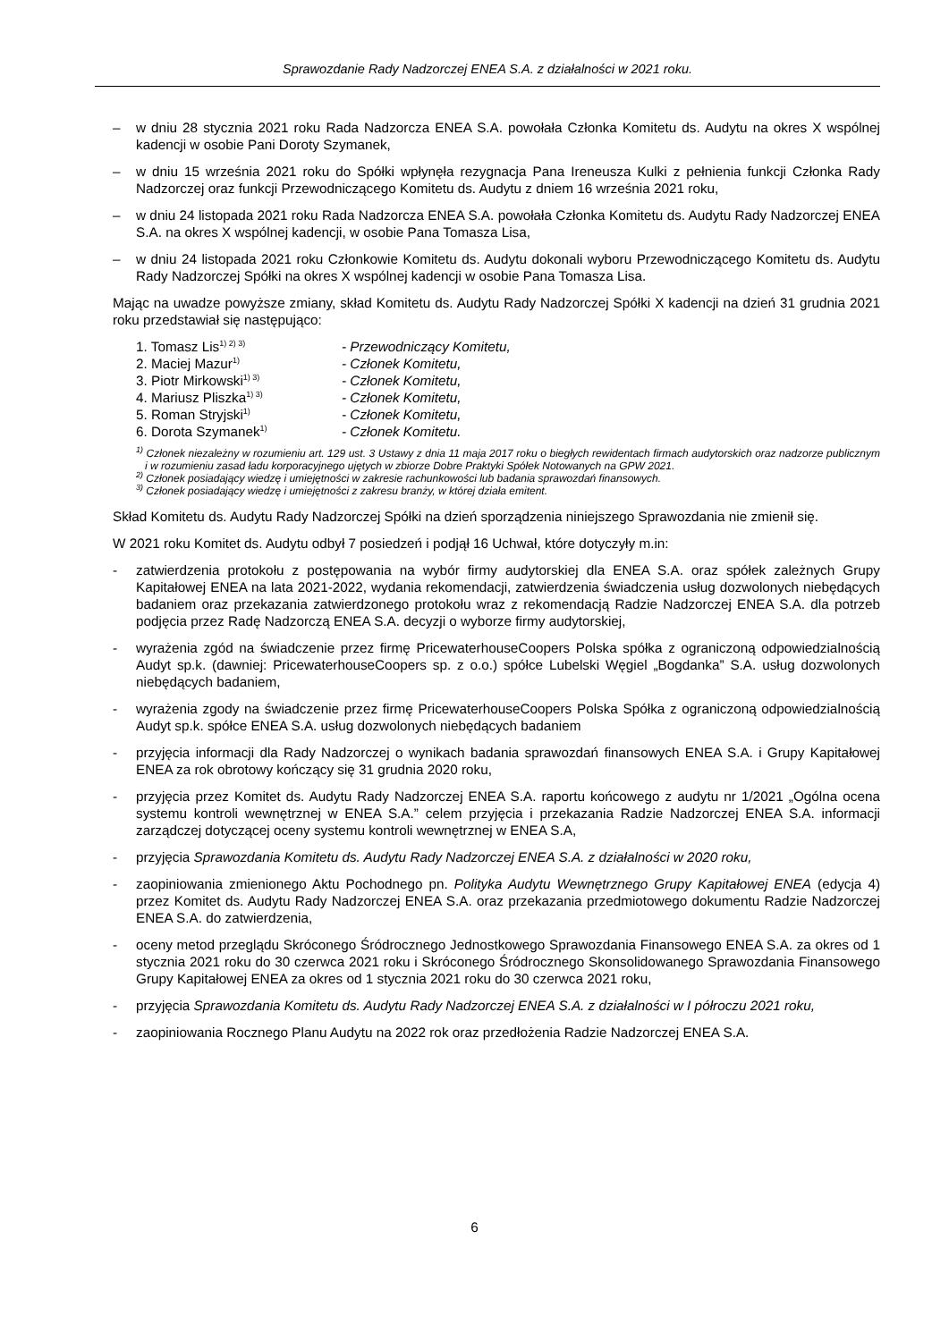Sprawozdanie Rady Nadzorczej ENEA S.A. z działalności w 2021 roku.
– w dniu 28 stycznia 2021 roku Rada Nadzorcza ENEA S.A. powołała Członka Komitetu ds. Audytu na okres X wspólnej kadencji w osobie Pani Doroty Szymanek,
– w dniu 15 września 2021 roku do Spółki wpłynęła rezygnacja Pana Ireneusza Kulki z pełnienia funkcji Członka Rady Nadzorczej oraz funkcji Przewodniczącego Komitetu ds. Audytu z dniem 16 września 2021 roku,
– w dniu 24 listopada 2021 roku Rada Nadzorcza ENEA S.A. powołała Członka Komitetu ds. Audytu Rady Nadzorczej ENEA S.A. na okres X wspólnej kadencji, w osobie Pana Tomasza Lisa,
– w dniu 24 listopada 2021 roku Członkowie Komitetu ds. Audytu dokonali wyboru Przewodniczącego Komitetu ds. Audytu Rady Nadzorczej Spółki na okres X wspólnej kadencji w osobie Pana Tomasza Lisa.
Mając na uwadze powyższe zmiany, skład Komitetu ds. Audytu Rady Nadzorczej Spółki X kadencji na dzień 31 grudnia 2021 roku przedstawiał się następująco:
1. Tomasz Lis<sup>1) 2) 3)</sup> - Przewodniczący Komitetu,
2. Maciej Mazur<sup>1)</sup> - Członek Komitetu,
3. Piotr Mirkowski<sup>1) 3)</sup> - Członek Komitetu,
4. Mariusz Pliszka<sup>1) 3)</sup> - Członek Komitetu,
5. Roman Stryjski<sup>1)</sup> - Członek Komitetu,
6. Dorota Szymanek<sup>1)</sup> - Członek Komitetu.
<sup>1)</sup> Członek niezależny w rozumieniu art. 129 ust. 3 Ustawy z dnia 11 maja 2017 roku o biegłych rewidentach firmach audytorskich oraz nadzorze publicznym i w rozumieniu zasad ładu korporacyjnego ujętych w zbiorze Dobre Praktyki Spółek Notowanych na GPW 2021.
<sup>2)</sup> Członek posiadający wiedzę i umiejętności w zakresie rachunkowości lub badania sprawozdań finansowych.
<sup>3)</sup> Członek posiadający wiedzę i umiejętności z zakresu branży, w której działa emitent.
Skład Komitetu ds. Audytu Rady Nadzorczej Spółki na dzień sporządzenia niniejszego Sprawozdania nie zmienił się.
W 2021 roku Komitet ds. Audytu odbył 7 posiedzeń i podjął 16 Uchwał, które dotyczyły m.in:
- zatwierdzenia protokołu z postępowania na wybór firmy audytorskiej dla ENEA S.A. oraz spółek zależnych Grupy Kapitałowej ENEA na lata 2021-2022, wydania rekomendacji, zatwierdzenia świadczenia usług dozwolonych niebędących badaniem oraz przekazania zatwierdzonego protokołu wraz z rekomendacją Radzie Nadzorczej ENEA S.A. dla potrzeb podjęcia przez Radę Nadzorczą ENEA S.A. decyzji o wyborze firmy audytorskiej,
- wyrażenia zgód na świadczenie przez firmę PricewaterhouseCoopers Polska spółka z ograniczoną odpowiedzialnością Audyt sp.k. (dawniej: PricewaterhouseCoopers sp. z o.o.) spółce Lubelski Węgiel „Bogdanka” S.A. usług dozwolonych niebędących badaniem,
- wyrażenia zgody na świadczenie przez firmę PricewaterhouseCoopers Polska Spółka z ograniczoną odpowiedzialnością Audyt sp.k. spółce ENEA S.A. usług dozwolonych niebędących badaniem
- przyjęcia informacji dla Rady Nadzorczej o wynikach badania sprawozdań finansowych ENEA S.A. i Grupy Kapitałowej ENEA za rok obrotowy kończący się 31 grudnia 2020 roku,
- przyjęcia przez Komitet ds. Audytu Rady Nadzorczej ENEA S.A. raportu końcowego z audytu nr 1/2021 „Ogólna ocena systemu kontroli wewnętrznej w ENEA S.A.” celem przyjęcia i przekazania Radzie Nadzorczej ENEA S.A. informacji zarządczej dotyczącej oceny systemu kontroli wewnętrznej w ENEA S.A,
- przyjęcia Sprawozdania Komitetu ds. Audytu Rady Nadzorczej ENEA S.A. z działalności w 2020 roku,
- zaopiniowania zmienionego Aktu Pochodnego pn. Polityka Audytu Wewnętrznego Grupy Kapitałowej ENEA (edycja 4) przez Komitet ds. Audytu Rady Nadzorczej ENEA S.A. oraz przekazania przedmiotowego dokumentu Radzie Nadzorczej ENEA S.A. do zatwierdzenia,
- oceny metod przeglądu Skróconego Śródrocznego Jednostkowego Sprawozdania Finansowego ENEA S.A. za okres od 1 stycznia 2021 roku do 30 czerwca 2021 roku i Skróconego Śródrocznego Skonsolidowanego Sprawozdania Finansowego Grupy Kapitałowej ENEA za okres od 1 stycznia 2021 roku do 30 czerwca 2021 roku,
- przyjęcia Sprawozdania Komitetu ds. Audytu Rady Nadzorczej ENEA S.A. z działalności w I półroczu 2021 roku,
- zaopiniowania Rocznego Planu Audytu na 2022 rok oraz przedłożenia Radzie Nadzorczej ENEA S.A.
6